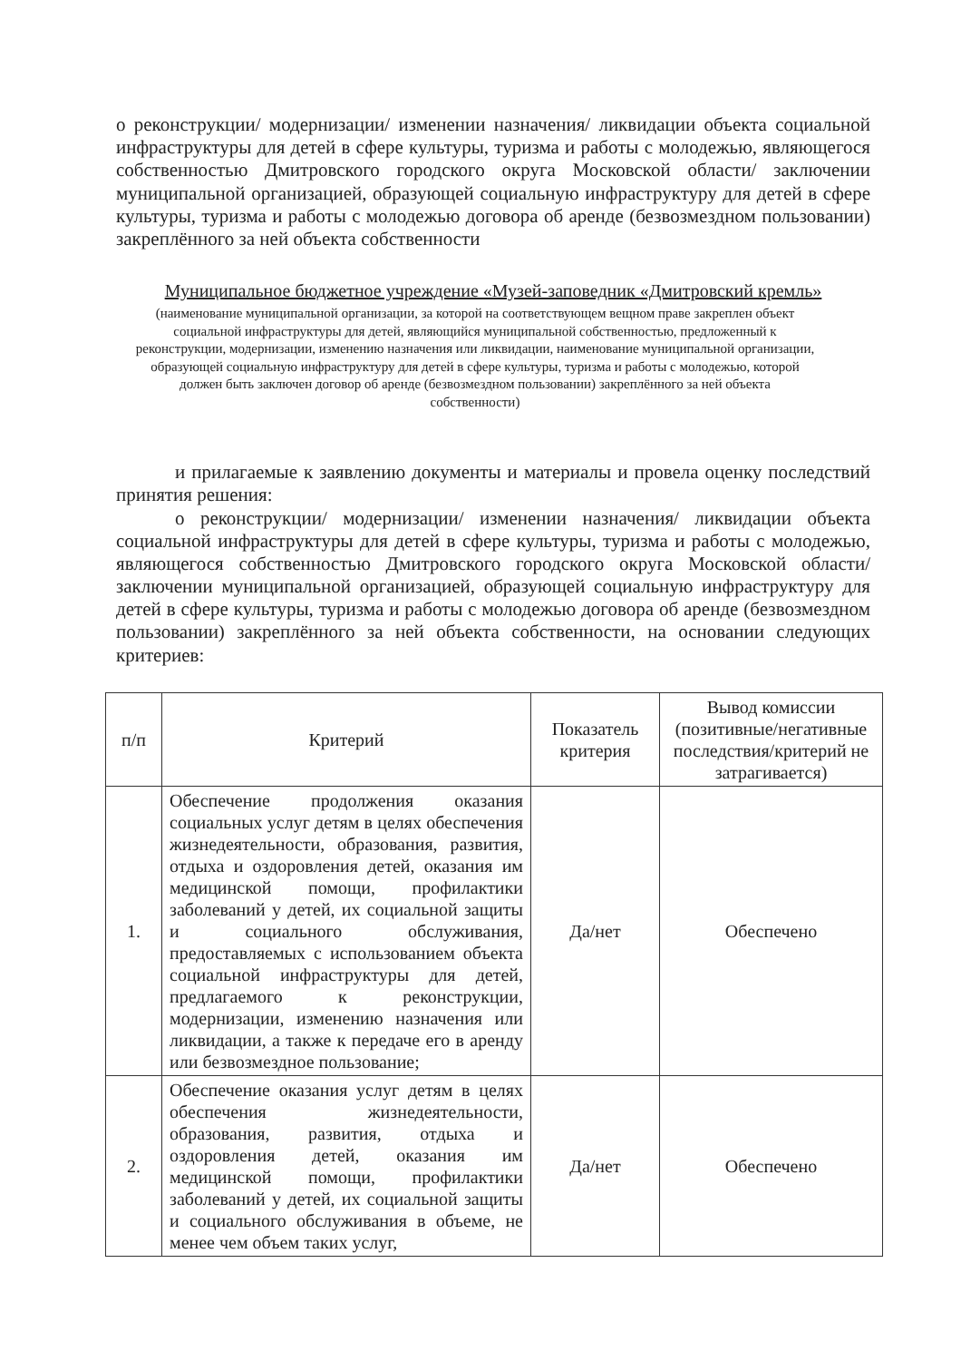о реконструкции/ модернизации/ изменении назначения/ ликвидации объекта социальной инфраструктуры для детей в сфере культуры, туризма и работы с молодежью, являющегося собственностью Дмитровского городского округа Московской области/ заключении муниципальной организацией, образующей социальную инфраструктуру для детей в сфере культуры, туризма и работы с молодежью договора об аренде (безвозмездном пользовании) закреплённого за ней объекта собственности
Муниципальное бюджетное учреждение «Музей-заповедник «Дмитровский кремль»
(наименование муниципальной организации, за которой на соответствующем вещном праве закреплен объект социальной инфраструктуры для детей, являющийся муниципальной собственностью, предложенный к реконструкции, модернизации, изменению назначения или ликвидации, наименование муниципальной организации, образующей социальную инфраструктуру для детей в сфере культуры, туризма и работы с молодежью, которой должен быть заключен договор об аренде (безвозмездном пользовании) закреплённого за ней объекта собственности)
и прилагаемые к заявлению документы и материалы и провела оценку последствий принятия решения:
о реконструкции/ модернизации/ изменении назначения/ ликвидации объекта социальной инфраструктуры для детей в сфере культуры, туризма и работы с молодежью, являющегося собственностью Дмитровского городского округа Московской области/ заключении муниципальной организацией, образующей социальную инфраструктуру для детей в сфере культуры, туризма и работы с молодежью договора об аренде (безвозмездном пользовании) закреплённого за ней объекта собственности, на основании следующих критериев:
| п/п | Критерий | Показатель критерия | Вывод комиссии (позитивные/негативные последствия/критерий не затрагивается) |
| --- | --- | --- | --- |
| 1. | Обеспечение продолжения оказания социальных услуг детям в целях обеспечения жизнедеятельности, образования, развития, отдыха и оздоровления детей, оказания им медицинской помощи, профилактики заболеваний у детей, их социальной защиты и социального обслуживания, предоставляемых с использованием объекта социальной инфраструктуры для детей, предлагаемого к реконструкции, модернизации, изменению назначения или ликвидации, а также к передаче его в аренду или безвозмездное пользование; | Да/нет | Обеспечено |
| 2. | Обеспечение оказания услуг детям в целях обеспечения жизнедеятельности, образования, развития, отдыха и оздоровления детей, оказания им медицинской помощи, профилактики заболеваний у детей, их социальной защиты и социального обслуживания в объеме, не менее чем объем таких услуг, | Да/нет | Обеспечено |